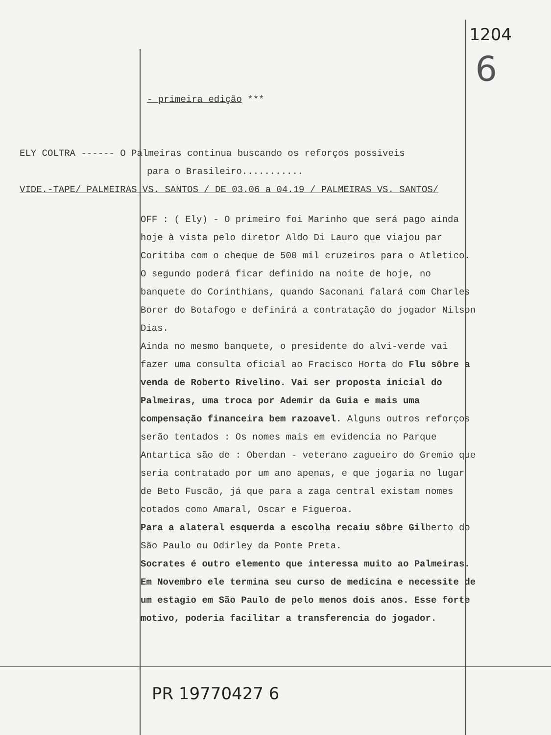1204
6
- primeira edição ***
ELY COLTRA ------ O Palmeiras continua buscando os reforços possiveis
para o Brasileiro...........
VIDE.-TAPE/ PALMEIRAS VS. SANTOS / DE 03.06 a 04.19 / PALMEIRAS VS. SANTOS/
OFF : ( Ely) - O primeiro foi Marinho que será pago ainda hoje à vista pelo diretor Aldo Di Lauro que viajou par Coritiba com o cheque de 500 mil cruzeiros para o Atletico.
O segundo poderá ficar definido na noite de hoje, no banquete do Corinthians, quando Saconani falará com Charles Borer do Botafogo e definirá a contratação do jogador Nilson Dias.
Ainda no mesmo banquete, o presidente do alvi-verde vai fazer uma consulta oficial ao Fracisco Horta do Flu sôbre a venda de Roberto Rivelino. Vai ser proposta inicial do Palmeiras, uma troca por Ademir da Guia e mais uma compensação financeira bem razoavel. Alguns outros reforços serão tentados : Os nomes mais em evidencia no Parque Antartica são de : Oberdan - veterano zagueiro do Gremio que seria contratado por um ano apenas, e que jogaria no lugar de Beto Fuscão, já que para a zaga central existam nomes cotados como Amaral, Oscar e Figueroa.
Para a alateral esquerda a escolha recaiu sôbre Gilberto do São Paulo ou Odirley da Ponte Preta.
Socrates é outro elemento que interessa muito ao Palmeiras. Em Novembro ele termina seu curso de medicina e necessite de um estagio em São Paulo de pelo menos dois anos. Esse forte motivo, poderia facilitar a transferencia do jogador.
PR 19770427 6